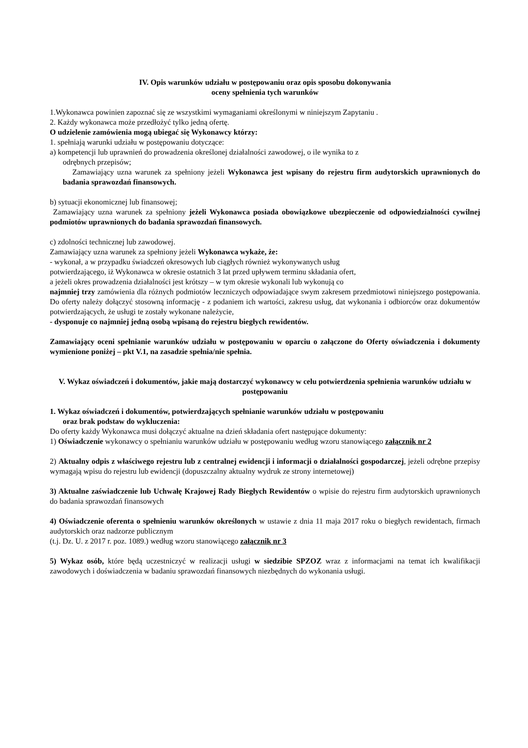IV. Opis warunków udziału w postępowaniu oraz opis sposobu dokonywania
oceny spełnienia tych warunków
1.Wykonawca powinien zapoznać się ze wszystkimi wymaganiami określonymi w niniejszym Zapytaniu .
2. Każdy wykonawca może przedłożyć tylko jedną ofertę.
O udzielenie zamówienia mogą ubiegać się Wykonawcy którzy:
1. spełniają warunki udziału w postępowaniu dotyczące:
a) kompetencji lub uprawnień do prowadzenia określonej działalności zawodowej, o ile wynika to z
odrębnych przepisów;
Zamawiający uzna warunek za spełniony jeżeli Wykonawca jest wpisany do rejestru firm audytorskich uprawnionych do badania sprawozdań finansowych.
b) sytuacji ekonomicznej lub finansowej;
Zamawiający uzna warunek za spełniony jeżeli Wykonawca posiada obowiązkowe ubezpieczenie od odpowiedzialności cywilnej podmiotów uprawnionych do badania sprawozdań finansowych.
c) zdolności technicznej lub zawodowej.
Zamawiający uzna warunek za spełniony jeżeli Wykonawca wykaże, że:
- wykonał, a w przypadku świadczeń okresowych lub ciągłych również wykonywanych usług
potwierdzającego, iż Wykonawca w okresie ostatnich 3 lat przed upływem terminu składania ofert,
a jeżeli okres prowadzenia działalności jest krótszy – w tym okresie wykonali lub wykonują co
najmniej trzy zamówienia dla różnych podmiotów leczniczych odpowiadające swym zakresem przedmiotowi niniejszego postępowania. Do oferty należy dołączyć stosowną informację - z podaniem ich wartości, zakresu usług, dat wykonania i odbiorców oraz dokumentów potwierdzających, że usługi te zostały wykonane należycie,
- dysponuje co najmniej jedną osobą wpisaną do rejestru biegłych rewidentów.
Zamawiający oceni spełnianie warunków udziału w postępowaniu w oparciu o załączone do Oferty oświadczenia i dokumenty wymienione poniżej – pkt V.1, na zasadzie spełnia/nie spełnia.
V. Wykaz oświadczeń i dokumentów, jakie mają dostarczyć wykonawcy w celu potwierdzenia spełnienia warunków udziału w postępowaniu
1. Wykaz oświadczeń i dokumentów, potwierdzających spełnianie warunków udziału w postępowaniu
oraz brak podstaw do wykluczenia:
Do oferty każdy Wykonawca musi dołączyć aktualne na dzień składania ofert następujące dokumenty:
1) Oświadczenie wykonawcy o spełnianiu warunków udziału w postępowaniu według wzoru stanowiącego załącznik nr 2
2) Aktualny odpis z właściwego rejestru lub z centralnej ewidencji i informacji o działalności gospodarczej, jeżeli odrębne przepisy wymagają wpisu do rejestru lub ewidencji (dopuszczalny aktualny wydruk ze strony internetowej)
3) Aktualne zaświadczenie lub Uchwałę Krajowej Rady Biegłych Rewidentów o wpisie do rejestru firm audytorskich uprawnionych do badania sprawozdań finansowych
4) Oświadczenie oferenta o spełnieniu warunków określonych w ustawie z dnia 11 maja 2017 roku o biegłych rewidentach, firmach audytorskich oraz nadzorze publicznym
(t.j. Dz. U. z 2017 r. poz. 1089.) według wzoru stanowiącego załącznik nr 3
5) Wykaz osób, które będą uczestniczyć w realizacji usługi w siedzibie SPZOZ wraz z informacjami na temat ich kwalifikacji zawodowych i doświadczenia w badaniu sprawozdań finansowych niezbędnych do wykonania usługi.